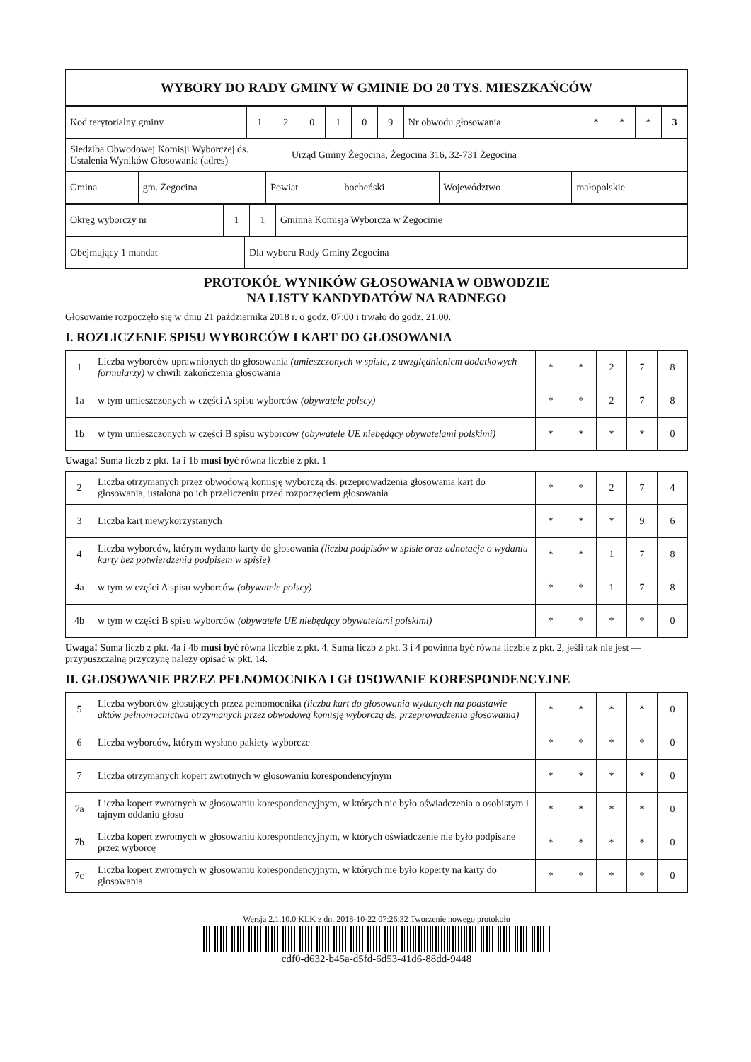| WYBORY DO RADY GMINY W GMINIE DO 20 TYS. MIESZKAŃCÓW |
| Kod terytorialny gminy | 1 | 2 | 0 | 1 | 0 | 9 | Nr obwodu głosowania | * | * | * | 3 |
| Siedziba Obwodowej Komisji Wyborczej ds. Ustalenia Wyników Głosowania (adres) | Urząd Gminy Żegocina, Żegocina 316, 32-731 Żegocina |
| Gmina | gm. Żegocina | Powiat | bocheński | Województwo | małopolskie |
| Okręg wyborczy nr | 1 | 1 | Gminna Komisja Wyborcza w Żegocinie |
| Obejmujący 1 mandat | Dla wyboru Rady Gminy Żegocina |
PROTOKÓŁ WYNIKÓW GŁOSOWANIA W OBWODZIE
NA LISTY KANDYDATÓW NA RADNEGO
Głosowanie rozpoczęło się w dniu 21 października 2018 r. o godz. 07:00 i trwało do godz. 21:00.
I. ROZLICZENIE SPISU WYBORCÓW I KART DO GŁOSOWANIA
| 1 | Liczba wyborców uprawnionych do głosowania (umieszczonych w spisie, z uwzględnieniem dodatkowych formularzy) w chwili zakończenia głosowania | * | * | 2 | 7 | 8 |
| 1a | w tym umieszczonych w części A spisu wyborców (obywatele polscy) | * | * | 2 | 7 | 8 |
| 1b | w tym umieszczonych w części B spisu wyborców (obywatele UE niebędący obywatelami polskimi) | * | * | * | * | 0 |
Uwaga! Suma liczb z pkt. 1a i 1b musi być równa liczbie z pkt. 1
| 2 | Liczba otrzymanych przez obwodową komisję wyborczą ds. przeprowadzenia głosowania kart do głosowania, ustalona po ich przeliczeniu przed rozpoczęciem głosowania | * | * | 2 | 7 | 4 |
| 3 | Liczba kart niewykorzystanych | * | * | * | 9 | 6 |
| 4 | Liczba wyborców, którym wydano karty do głosowania (liczba podpisów w spisie oraz adnotacje o wydaniu karty bez potwierdzenia podpisem w spisie) | * | * | 1 | 7 | 8 |
| 4a | w tym w części A spisu wyborców (obywatele polscy) | * | * | 1 | 7 | 8 |
| 4b | w tym w części B spisu wyborców (obywatele UE niebędący obywatelami polskimi) | * | * | * | * | 0 |
Uwaga! Suma liczb z pkt. 4a i 4b musi być równa liczbie z pkt. 4. Suma liczb z pkt. 3 i 4 powinna być równa liczbie z pkt. 2, jeśli tak nie jest — przypuszczalną przyczynę należy opisać w pkt. 14.
II. GŁOSOWANIE PRZEZ PEŁNOMOCNIKA I GŁOSOWANIE KORESPONDENCYJNE
| 5 | Liczba wyborców głosujących przez pełnomocnika (liczba kart do głosowania wydanych na podstawie aktów pełnomocnictwa otrzymanych przez obwodową komisję wyborczą ds. przeprowadzenia głosowania) | * | * | * | * | 0 |
| 6 | Liczba wyborców, którym wysłano pakiety wyborcze | * | * | * | * | 0 |
| 7 | Liczba otrzymanych kopert zwrotnych w głosowaniu korespondencyjnym | * | * | * | * | 0 |
| 7a | Liczba kopert zwrotnych w głosowaniu korespondencyjnym, w których nie było oświadczenia o osobistym i tajnym oddaniu głosu | * | * | * | * | 0 |
| 7b | Liczba kopert zwrotnych w głosowaniu korespondencyjnym, w których oświadczenie nie było podpisane przez wyborcę | * | * | * | * | 0 |
| 7c | Liczba kopert zwrotnych w głosowaniu korespondencyjnym, w których nie było koperty na karty do głosowania | * | * | * | * | 0 |
Wersja 2.1.10.0 KLK z dn. 2018-10-22 07:26:32 Tworzenie nowego protokołu
cdf0-d632-b45a-d5fd-6d53-41d6-88dd-9448